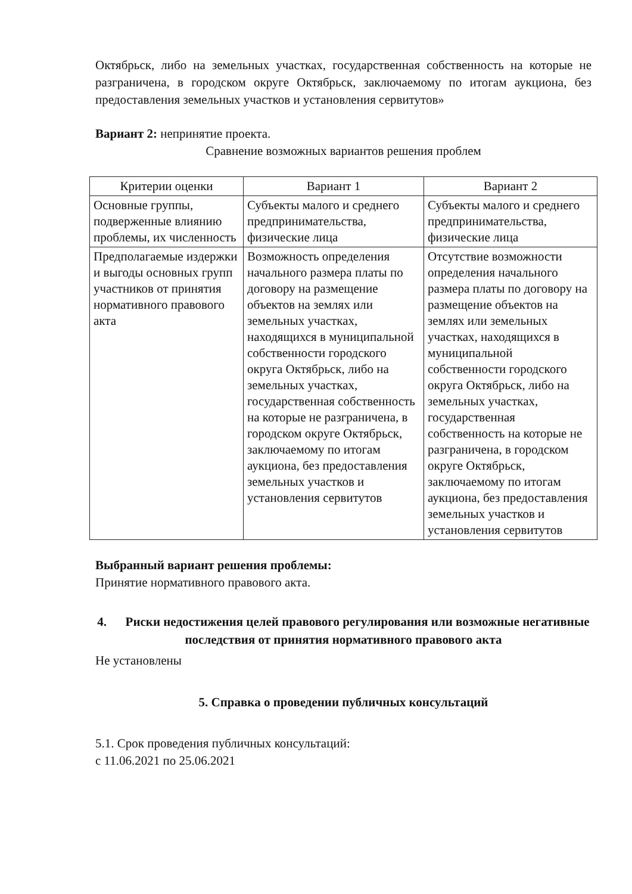Октябрьск, либо на земельных участках, государственная собственность на которые не разграничена, в городском округе Октябрьск, заключаемому по итогам аукциона, без предоставления земельных участков и установления сервитутов»
Вариант 2: непринятие проекта.
Сравнение возможных вариантов решения проблем
| Критерии оценки | Вариант 1 | Вариант 2 |
| --- | --- | --- |
| Основные группы, подверженные влиянию проблемы, их численность | Субъекты малого и среднего предпринимательства, физические лица | Субъекты малого и среднего предпринимательства, физические лица |
| Предполагаемые издержки и выгоды основных групп участников от принятия нормативного правового акта | Возможность определения начального размера платы по договору на размещение объектов на землях или земельных участках, находящихся в муниципальной собственности городского округа Октябрьск, либо на земельных участках, государственная собственность на которые не разграничена, в городском округе Октябрьск, заключаемому по итогам аукциона, без предоставления земельных участков и установления сервитутов | Отсутствие возможности определения начального размера платы по договору на размещение объектов на землях или земельных участках, находящихся в муниципальной собственности городского округа Октябрьск, либо на земельных участках, государственная собственность на которые не разграничена, в городском округе Октябрьск, заключаемому по итогам аукциона, без предоставления земельных участков и установления сервитутов |
Выбранный вариант решения проблемы:
Принятие нормативного правового акта.
4. Риски недостижения целей правового регулирования или возможные негативные последствия от принятия нормативного правового акта
Не установлены
5. Справка о проведении публичных консультаций
5.1. Срок проведения публичных консультаций:
с 11.06.2021 по 25.06.2021